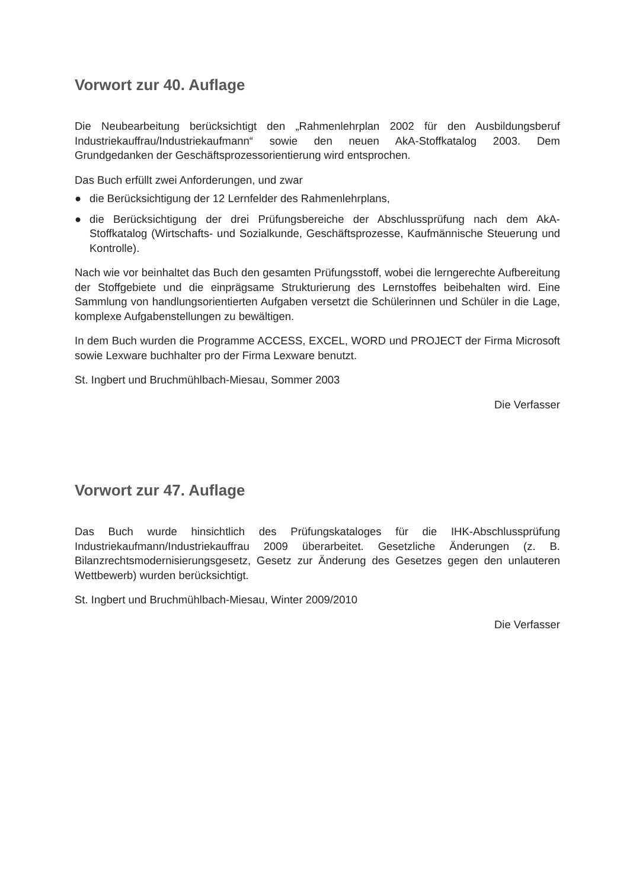Vorwort zur 40. Auflage
Die Neubearbeitung berücksichtigt den „Rahmenlehrplan 2002 für den Ausbildungsberuf Industriekauffrau/Industriekaufmann“ sowie den neuen AkA-Stoffkatalog 2003. Dem Grundgedanken der Geschäftsprozessorientierung wird entsprochen.
Das Buch erfüllt zwei Anforderungen, und zwar
● die Berücksichtigung der 12 Lernfelder des Rahmenlehrplans,
● die Berücksichtigung der drei Prüfungsbereiche der Abschlussprüfung nach dem AkA-Stoffkatalog (Wirtschafts- und Sozialkunde, Geschäftsprozesse, Kaufmännische Steuerung und Kontrolle).
Nach wie vor beinhaltet das Buch den gesamten Prüfungsstoff, wobei die lerngerechte Aufbereitung der Stoffgebiete und die einprägsame Strukturierung des Lernstoffes beibehalten wird. Eine Sammlung von handlungsorientierten Aufgaben versetzt die Schülerinnen und Schüler in die Lage, komplexe Aufgabenstellungen zu bewältigen.
In dem Buch wurden die Programme ACCESS, EXCEL, WORD und PROJECT der Firma Microsoft sowie Lexware buchhalter pro der Firma Lexware benutzt.
St. Ingbert und Bruchmühlbach-Miesau, Sommer 2003
Die Verfasser
Vorwort zur 47. Auflage
Das Buch wurde hinsichtlich des Prüfungskataloges für die IHK-Abschlussprüfung Industriekaufmann/Industriekauffrau 2009 überarbeitet. Gesetzliche Änderungen (z. B. Bilanzrechtsmodernisierungsgesetz, Gesetz zur Änderung des Gesetzes gegen den unlauteren Wettbewerb) wurden berücksichtigt.
St. Ingbert und Bruchmühlbach-Miesau, Winter 2009/2010
Die Verfasser